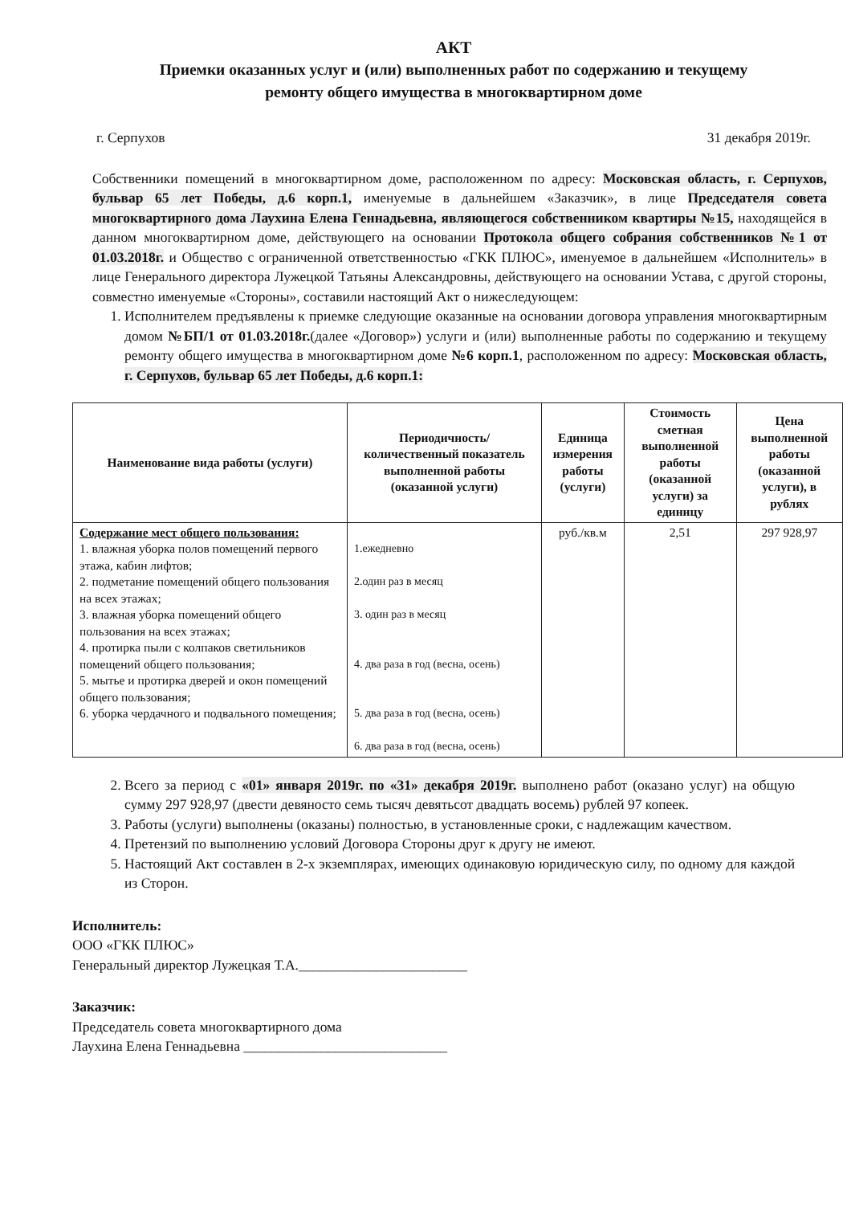АКТ
Приемки оказанных услуг и (или) выполненных работ по содержанию и текущему
ремонту общего имущества в многоквартирном доме
г. Серпухов 31 декабря 2019г.
Собственники помещений в многоквартирном доме, расположенном по адресу: Московская область, г. Серпухов, бульвар 65 лет Победы, д.6 корп.1, именуемые в дальнейшем «Заказчик», в лице Председателя совета многоквартирного дома Лаухина Елена Геннадьевна, являющегося собственником квартиры №15, находящейся в данном многоквартирном доме, действующего на основании Протокола общего собрания собственников №1 от 01.03.2018г. и Общество с ограниченной ответственностью «ГКК ПЛЮС», именуемое в дальнейшем «Исполнитель» в лице Генерального директора Лужецкой Татьяны Александровны, действующего на основании Устава, с другой стороны, совместно именуемые «Стороны», составили настоящий Акт о нижеследующем:
1. Исполнителем предъявлены к приемке следующие оказанные на основании договора управления многоквартирным домом №БП/1 от 01.03.2018г.(далее «Договор») услуги и (или) выполненные работы по содержанию и текущему ремонту общего имущества в многоквартирном доме №6 корп.1, расположенном по адресу: Московская область, г. Серпухов, бульвар 65 лет Победы, д.6 корп.1:
| Наименование вида работы (услуги) | Периодичность/количественный показатель выполненной работы (оказанной услуги) | Единица измерения работы (услуги) | Стоимость сметная выполненной работы (оказанной услуги) за единицу | Цена выполненной работы (оказанной услуги), в рублях |
| --- | --- | --- | --- | --- |
| Содержание мест общего пользования: 1. влажная уборка полов помещений первого этажа, кабин лифтов; 2. подметание помещений общего пользования на всех этажах; 3. влажная уборка помещений общего пользования на всех этажах; 4. протирка пыли с колпаков светильников помещений общего пользования; 5. мытье и протирка дверей и окон помещений общего пользования; 6. уборка чердачного и подвального помещения; | 1.ежедневно 2.один раз в месяц 3. один раз в месяц 4. два раза в год (весна, осень) 5. два раза в год (весна, осень) 6. два раза в год (весна, осень) | руб./кв.м | 2,51 | 297 928,97 |
2. Всего за период с «01» января 2019г. по «31» декабря 2019г. выполнено работ (оказано услуг) на общую сумму 297 928,97 (двести девяносто семь тысяч девятьсот двадцать восемь) рублей 97 копеек.
3. Работы (услуги) выполнены (оказаны) полностью, в установленные сроки, с надлежащим качеством.
4. Претензий по выполнению условий Договора Стороны друг к другу не имеют.
5. Настоящий Акт составлен в 2-х экземплярах, имеющих одинаковую юридическую силу, по одному для каждой из Сторон.
Исполнитель:
ООО «ГКК ПЛЮС»
Генеральный директор Лужецкая Т.А.________________________
Заказчик:
Председатель совета многоквартирного дома
Лаухина Елена Геннадьевна _____________________________